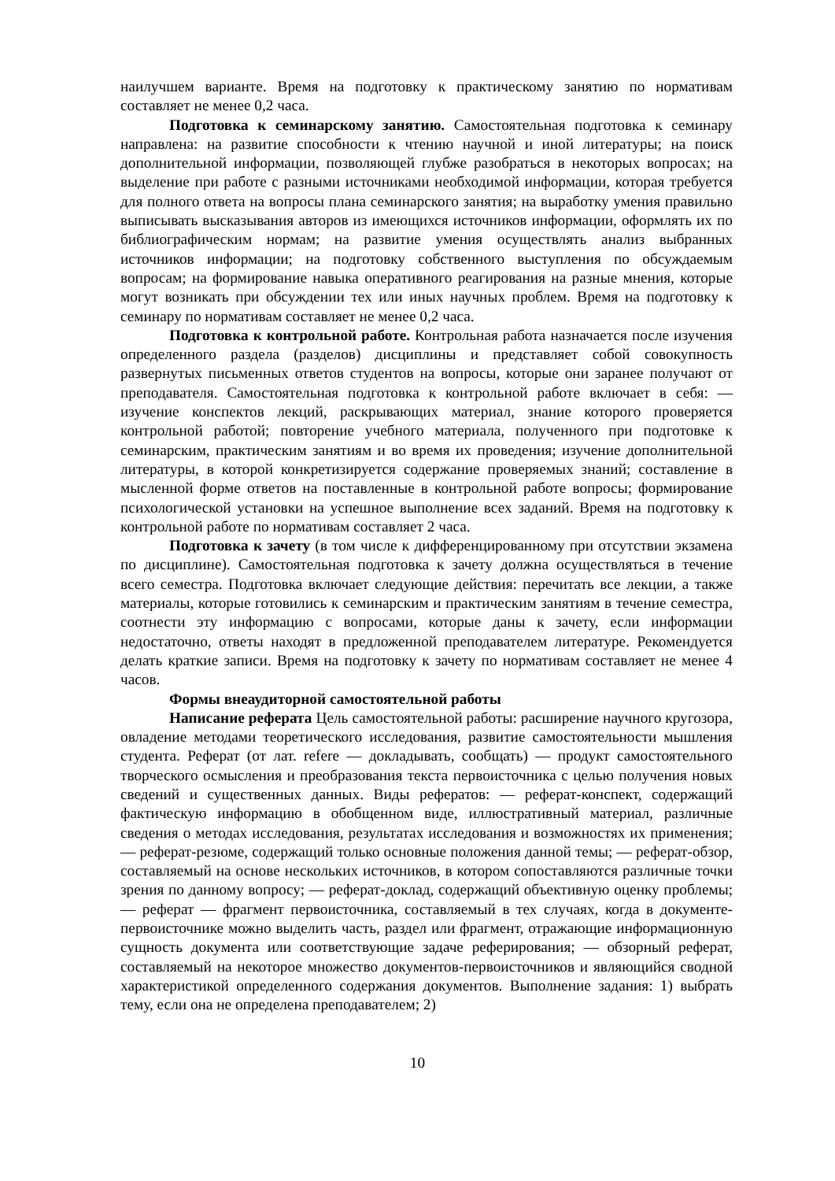наилучшем варианте. Время на подготовку к практическому занятию по нормативам составляет не менее 0,2 часа.
Подготовка к семинарскому занятию. Самостоятельная подготовка к семинару направлена: на развитие способности к чтению научной и иной литературы; на поиск дополнительной информации, позволяющей глубже разобраться в некоторых вопросах; на выделение при работе с разными источниками необходимой информации, которая требуется для полного ответа на вопросы плана семинарского занятия; на выработку умения правильно выписывать высказывания авторов из имеющихся источников информации, оформлять их по библиографическим нормам; на развитие умения осуществлять анализ выбранных источников информации; на подготовку собственного выступления по обсуждаемым вопросам; на формирование навыка оперативного реагирования на разные мнения, которые могут возникать при обсуждении тех или иных научных проблем. Время на подготовку к семинару по нормативам составляет не менее 0,2 часа.
Подготовка к контрольной работе. Контрольная работа назначается после изучения определенного раздела (разделов) дисциплины и представляет собой совокупность развернутых письменных ответов студентов на вопросы, которые они заранее получают от преподавателя. Самостоятельная подготовка к контрольной работе включает в себя: — изучение конспектов лекций, раскрывающих материал, знание которого проверяется контрольной работой; повторение учебного материала, полученного при подготовке к семинарским, практическим занятиям и во время их проведения; изучение дополнительной литературы, в которой конкретизируется содержание проверяемых знаний; составление в мысленной форме ответов на поставленные в контрольной работе вопросы; формирование психологической установки на успешное выполнение всех заданий. Время на подготовку к контрольной работе по нормативам составляет 2 часа.
Подготовка к зачету (в том числе к дифференцированному при отсутствии экзамена по дисциплине). Самостоятельная подготовка к зачету должна осуществляться в течение всего семестра. Подготовка включает следующие действия: перечитать все лекции, а также материалы, которые готовились к семинарским и практическим занятиям в течение семестра, соотнести эту информацию с вопросами, которые даны к зачету, если информации недостаточно, ответы находят в предложенной преподавателем литературе. Рекомендуется делать краткие записи. Время на подготовку к зачету по нормативам составляет не менее 4 часов.
Формы внеаудиторной самостоятельной работы
Написание реферата Цель самостоятельной работы: расширение научного кругозора, овладение методами теоретического исследования, развитие самостоятельности мышления студента. Реферат (от лат. refere — докладывать, сообщать) — продукт самостоятельного творческого осмысления и преобразования текста первоисточника с целью получения новых сведений и существенных данных. Виды рефератов: — реферат-конспект, содержащий фактическую информацию в обобщенном виде, иллюстративный материал, различные сведения о методах исследования, результатах исследования и возможностях их применения; — реферат-резюме, содержащий только основные положения данной темы; — реферат-обзор, составляемый на основе нескольких источников, в котором сопоставляются различные точки зрения по данному вопросу; — реферат-доклад, содержащий объективную оценку проблемы; — реферат — фрагмент первоисточника, составляемый в тех случаях, когда в документе-первоисточнике можно выделить часть, раздел или фрагмент, отражающие информационную сущность документа или соответствующие задаче реферирования; — обзорный реферат, составляемый на некоторое множество документов-первоисточников и являющийся сводной характеристикой определенного содержания документов. Выполнение задания: 1) выбрать тему, если она не определена преподавателем; 2)
10